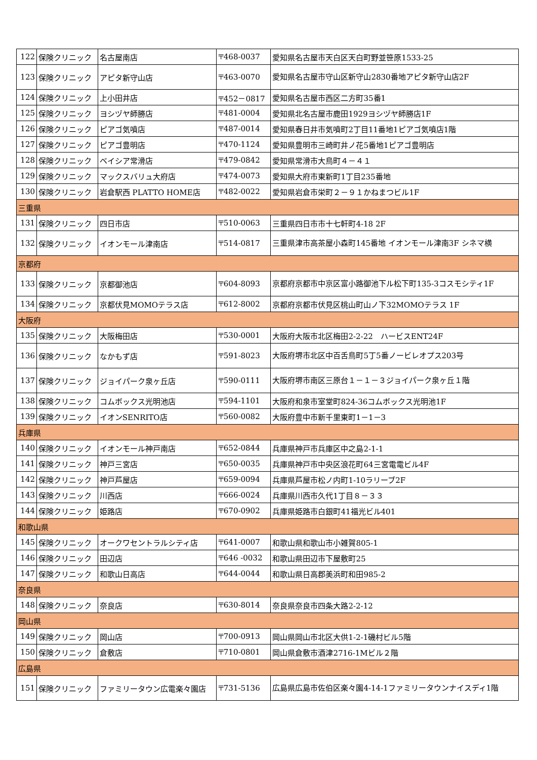| 122 | 保険クリニック | 名古屋南店 | 〒468-0037 | 愛知県名古屋市天白区天白町野並笹原1533-25 |
| 123 | 保険クリニック | アピタ新守山店 | 〒463-0070 | 愛知県名古屋市守山区新守山2830番地アピタ新守山店2F |
| 124 | 保険クリニック | 上小田井店 | 〒452－0817 | 愛知県名古屋市西区二方町35番1 |
| 125 | 保険クリニック | ヨシヅヤ師勝店 | 〒481-0004 | 愛知県北名古屋市鹿田1929ヨシヅヤ師勝店1F |
| 126 | 保険クリニック | ピアゴ気噴店 | 〒487-0014 | 愛知県春日井市気噴町2丁目11番地1ピアゴ気噴店1階 |
| 127 | 保険クリニック | ピアゴ豊明店 | 〒470-1124 | 愛知県豊明市三崎町井ノ花5番地1ピアゴ豊明店 |
| 128 | 保険クリニック | ベイシア常滑店 | 〒479-0842 | 愛知県常滑市大鳥町４－４１ |
| 129 | 保険クリニック | マックスバリュ大府店 | 〒474-0073 | 愛知県大府市東新町1丁目235番地 |
| 130 | 保険クリニック | 岩倉駅西 PLATTO HOME店 | 〒482-0022 | 愛知県岩倉市栄町２－９１かねまつビル1F |
| 三重県 | | | | |
| 131 | 保険クリニック | 四日市店 | 〒510-0063 | 三重県四日市市十七軒町4-18 2F |
| 132 | 保険クリニック | イオンモール津南店 | 〒514-0817 | 三重県津市高茶屋小森町145番地 イオンモール津南3F シネマ横 |
| 京都府 | | | | |
| 133 | 保険クリニック | 京都御池店 | 〒604-8093 | 京都府京都市中京区富小路御池下ル松下町135-3コスモシティ1F |
| 134 | 保険クリニック | 京都伏見MOMOテラス店 | 〒612-8002 | 京都府京都市伏見区桃山町山ノ下32MOMOテラス 1F |
| 大阪府 | | | | |
| 135 | 保険クリニック | 大阪梅田店 | 〒530-0001 | 大阪府大阪市北区梅田2-2-22 ハービスENT24F |
| 136 | 保険クリニック | なかもず店 | 〒591-8023 | 大阪府堺市北区中百舌鳥町5丁5番ノービレオプス203号 |
| 137 | 保険クリニック | ジョイパーク泉ヶ丘店 | 〒590-0111 | 大阪府堺市南区三原台１－１－３ジョイパーク泉ヶ丘１階 |
| 138 | 保険クリニック | コムボックス光明池店 | 〒594-1101 | 大阪府和泉市室堂町824-36コムボックス光明池1F |
| 139 | 保険クリニック | イオンSENRITO店 | 〒560-0082 | 大阪府豊中市新千里東町1－1－3 |
| 兵庫県 | | | | |
| 140 | 保険クリニック | イオンモール神戸南店 | 〒652-0844 | 兵庫県神戸市兵庫区中之島2-1-1 |
| 141 | 保険クリニック | 神戸三宮店 | 〒650-0035 | 兵庫県神戸市中央区浪花町64三宮電電ビル4F |
| 142 | 保険クリニック | 神戸芦屋店 | 〒659-0094 | 兵庫県芦屋市松ノ内町1-10ラリーブ2F |
| 143 | 保険クリニック | 川西店 | 〒666-0024 | 兵庫県川西市久代1丁目８－３３ |
| 144 | 保険クリニック | 姫路店 | 〒670-0902 | 兵庫県姫路市白銀町41福光ビル401 |
| 和歌山県 | | | | |
| 145 | 保険クリニック | オークワセントラルシティ店 | 〒641-0007 | 和歌山県和歌山市小雑賀805-1 |
| 146 | 保険クリニック | 田辺店 | 〒646 -0032 | 和歌山県田辺市下屋敷町25 |
| 147 | 保険クリニック | 和歌山日高店 | 〒644-0044 | 和歌山県日高郡美浜町和田985-2 |
| 奈良県 | | | | |
| 148 | 保険クリニック | 奈良店 | 〒630-8014 | 奈良県奈良市四条大路2-2-12 |
| 岡山県 | | | | |
| 149 | 保険クリニック | 岡山店 | 〒700-0913 | 岡山県岡山市北区大供1-2-1磯村ビル5階 |
| 150 | 保険クリニック | 倉敷店 | 〒710-0801 | 岡山県倉敷市酒津2716-1Mビル２階 |
| 広島県 | | | | |
| 151 | 保険クリニック | ファミリータウン広電楽々園店 | 〒731-5136 | 広島県広島市佐伯区楽々園4-14-1ファミリータウンナイスディ1階 |